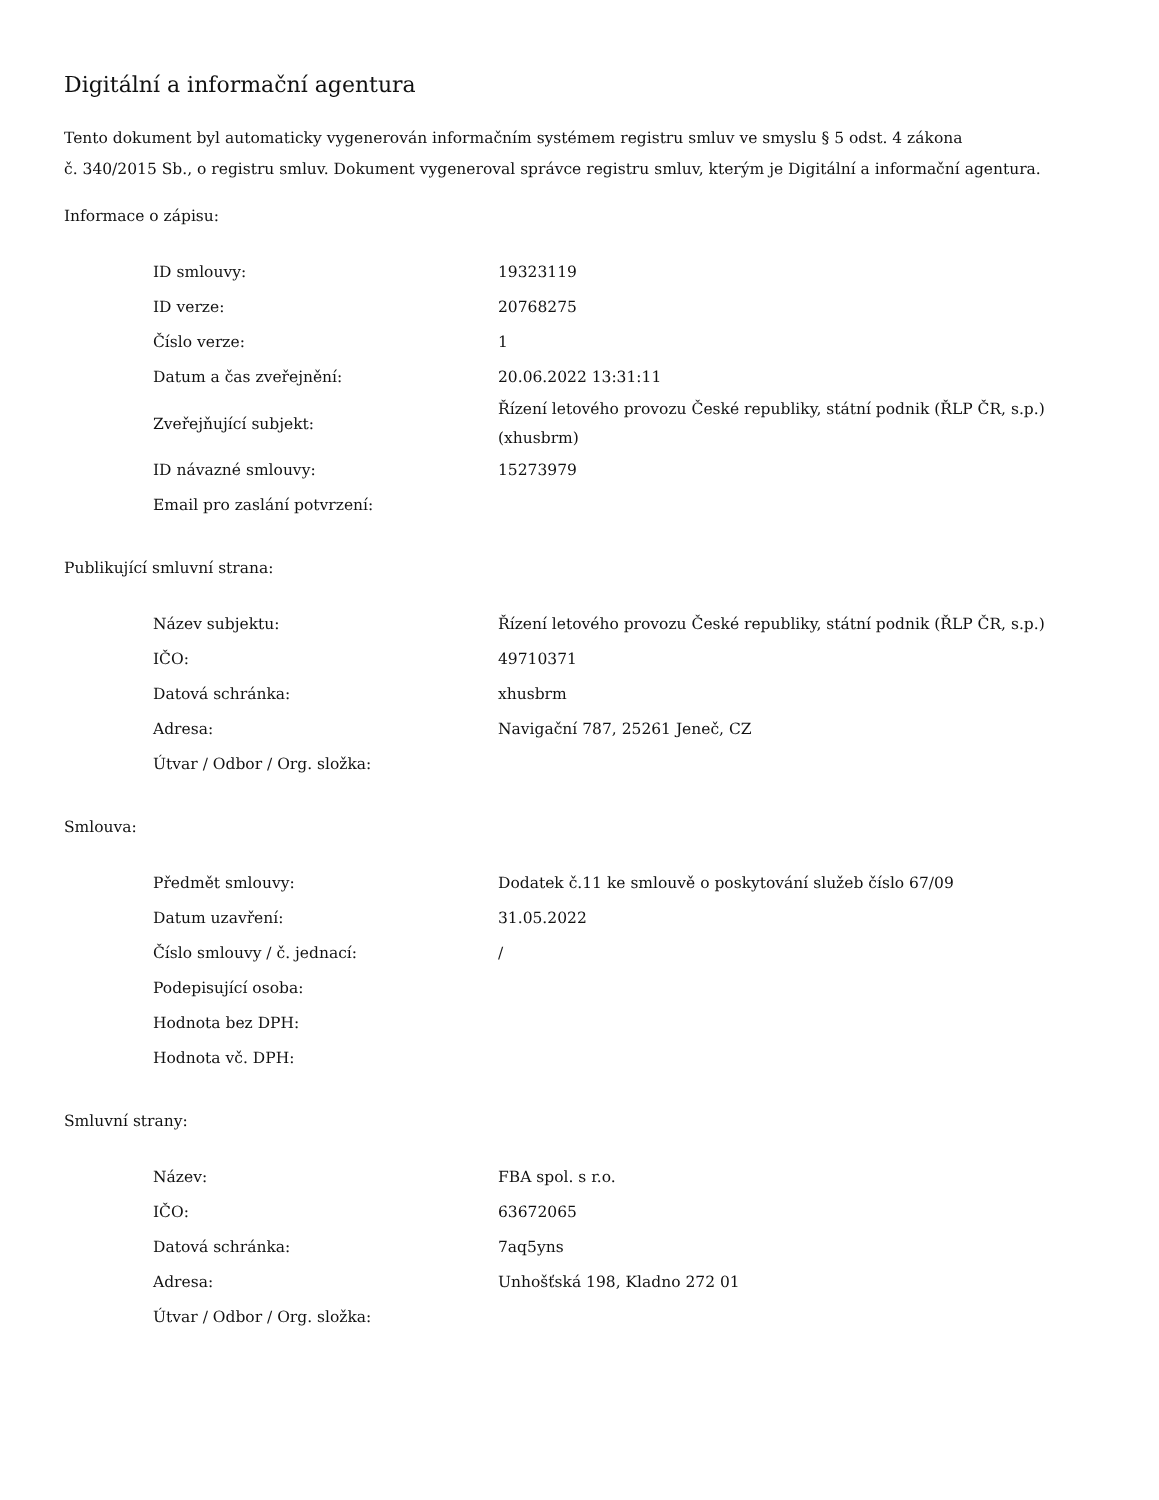Digitální a informační agentura
Tento dokument byl automaticky vygenerován informačním systémem registru smluv ve smyslu § 5 odst. 4 zákona
č. 340/2015 Sb., o registru smluv. Dokument vygeneroval správce registru smluv, kterým je Digitální a informační agentura.
Informace o zápisu:
| ID smlouvy: | 19323119 |
| ID verze: | 20768275 |
| Číslo verze: | 1 |
| Datum a čas zveřejnění: | 20.06.2022 13:31:11 |
| Zveřejňující subjekt: | Řízení letového provozu České republiky, státní podnik (ŘLP ČR, s.p.) (xhusbrm) |
| ID návazné smlouvy: | 15273979 |
| Email pro zaslání potvrzení: | |
Publikující smluvní strana:
| Název subjektu: | Řízení letového provozu České republiky, státní podnik (ŘLP ČR, s.p.) |
| IČO: | 49710371 |
| Datová schránka: | xhusbrm |
| Adresa: | Navigační 787, 25261 Jeneč, CZ |
| Útvar / Odbor / Org. složka: | |
Smlouva:
| Předmět smlouvy: | Dodatek č.11 ke smlouvě o poskytování služeb číslo 67/09 |
| Datum uzavření: | 31.05.2022 |
| Číslo smlouvy / č. jednací: | / |
| Podepisující osoba: | |
| Hodnota bez DPH: | |
| Hodnota vč. DPH: | |
Smluvní strany:
| Název: | FBA spol. s r.o. |
| IČO: | 63672065 |
| Datová schránka: | 7aq5yns |
| Adresa: | Unhošťská 198, Kladno 272 01 |
| Útvar / Odbor / Org. složka: | |